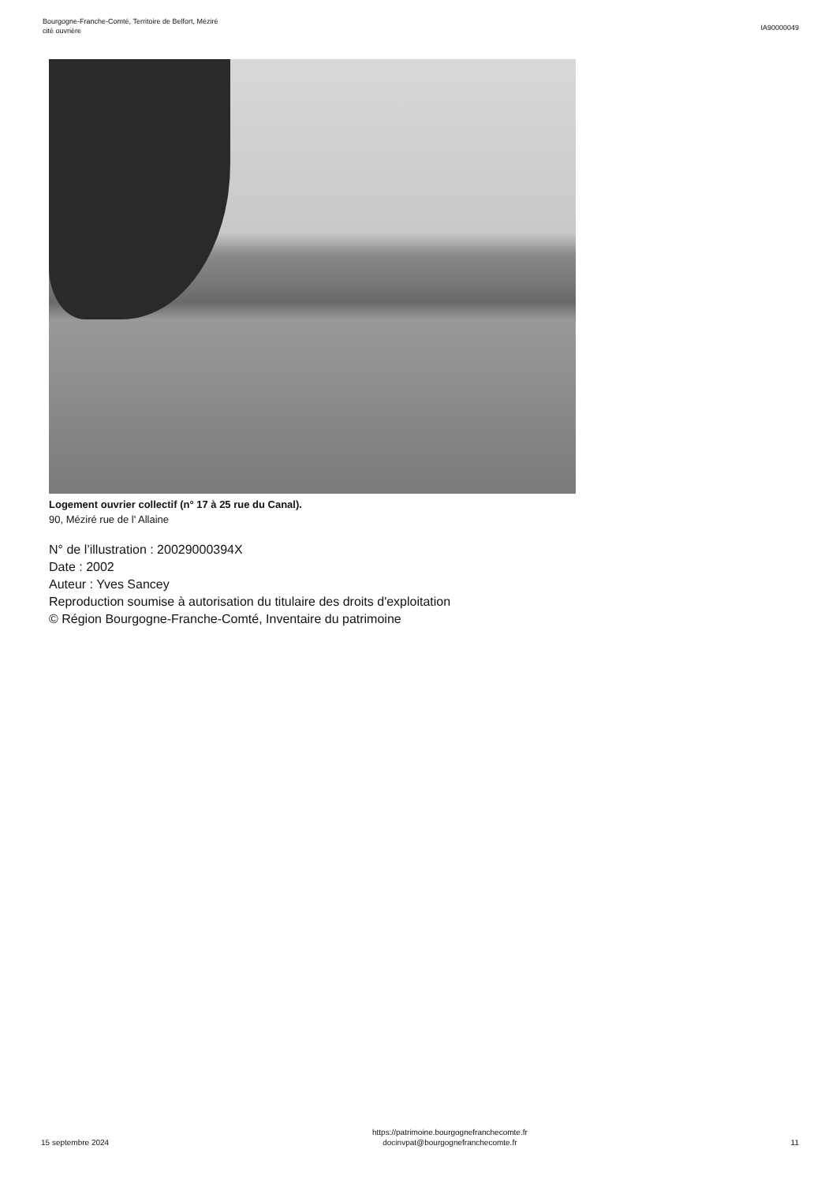Bourgogne-Franche-Comté, Territoire de Belfort, Méziré
cité ouvrière
IA90000049
Logement ouvrier collectif (n° 17 à 25 rue du Canal).
90, Méziré rue de l' Allaine
N° de l’illustration : 20029000394X
Date : 2002
Auteur : Yves Sancey
Reproduction soumise à autorisation du titulaire des droits d'exploitation
© Région Bourgogne-Franche-Comté, Inventaire du patrimoine
15 septembre 2024
https://patrimoine.bourgognefranchecomte.fr
docinvpat@bourgognefranchecomte.fr
11